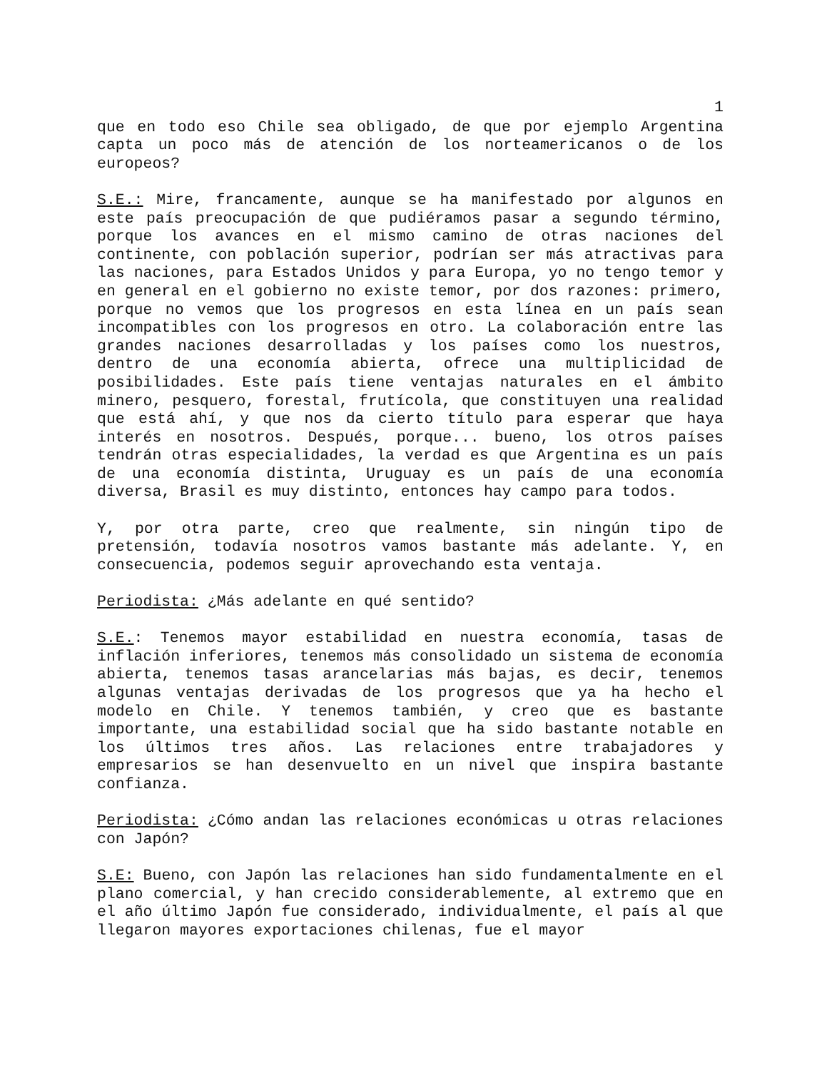1
que en todo eso Chile sea obligado, de que por ejemplo Argentina capta un poco más de atención de los norteamericanos o de los europeos?
S.E.: Mire, francamente, aunque se ha manifestado por algunos en este país preocupación de que pudiéramos pasar a segundo término, porque los avances en el mismo camino de otras naciones del continente, con población superior, podrían ser más atractivas para las naciones, para Estados Unidos y para Europa, yo no tengo temor y en general en el gobierno no existe temor, por dos razones: primero, porque no vemos que los progresos en esta línea en un país sean incompatibles con los progresos en otro. La colaboración entre las grandes naciones desarrolladas y los países como los nuestros, dentro de una economía abierta, ofrece una multiplicidad de posibilidades. Este país tiene ventajas naturales en el ámbito minero, pesquero, forestal, frutícola, que constituyen una realidad que está ahí, y que nos da cierto título para esperar que haya interés en nosotros. Después, porque... bueno, los otros países tendrán otras especialidades, la verdad es que Argentina es un país de una economía distinta, Uruguay es un país de una economía diversa, Brasil es muy distinto, entonces hay campo para todos.
Y, por otra parte, creo que realmente, sin ningún tipo de pretensión, todavía nosotros vamos bastante más adelante. Y, en consecuencia, podemos seguir aprovechando esta ventaja.
Periodista: ¿Más adelante en qué sentido?
S.E.: Tenemos mayor estabilidad en nuestra economía, tasas de inflación inferiores, tenemos más consolidado un sistema de economía abierta, tenemos tasas arancelarias más bajas, es decir, tenemos algunas ventajas derivadas de los progresos que ya ha hecho el modelo en Chile. Y tenemos también, y creo que es bastante importante, una estabilidad social que ha sido bastante notable en los últimos tres años. Las relaciones entre trabajadores y empresarios se han desenvuelto en un nivel que inspira bastante confianza.
Periodista: ¿Cómo andan las relaciones económicas u otras relaciones con Japón?
S.E: Bueno, con Japón las relaciones han sido fundamentalmente en el plano comercial, y han crecido considerablemente, al extremo que en el año último Japón fue considerado, individualmente, el país al que llegaron mayores exportaciones chilenas, fue el mayor